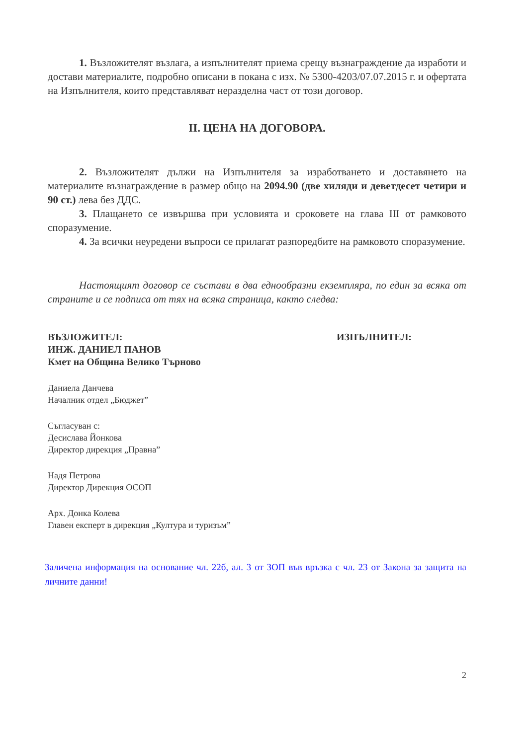1. Възложителят възлага, а изпълнителят приема срещу възнаграждение да изработи и достави материалите, подробно описани в покана с изх. № 5300-4203/07.07.2015 г. и офертата на Изпълнителя, които представляват неразделна част от този договор.
II. ЦЕНА НА ДОГОВОРА.
2. Възложителят дължи на Изпълнителя за изработването и доставянето на материалите възнаграждение в размер общо на 2094.90 (две хиляди и деветдесет четири и 90 ст.) лева без ДДС.
3. Плащането се извършва при условията и сроковете на глава III от рамковото споразумение.
4. За всички неуредени въпроси се прилагат разпоредбите на рамковото споразумение.
Настоящият договор се състави в два еднообразни екземпляра, по един за всяка от страните и се подписа от тях на всяка страница, както следва:
ВЪЗЛОЖИТЕЛ:
ИНЖ. ДАНИЕЛ ПАНОВ
Кмет на Община Велико Търново
ИЗПЪЛНИТЕЛ:
Даниела Данчева
Началник отдел „Бюджет”
Съгласуван с:
Десислава Йонкова
Директор дирекция „Правна”
Надя Петрова
Директор Дирекция ОСОП
Арх. Донка Колева
Главен експерт в дирекция „Култура и туризъм”
Заличена информация на основание чл. 22б, ал. 3 от ЗОП във връзка с чл. 23 от Закона за защита на личните данни!
2